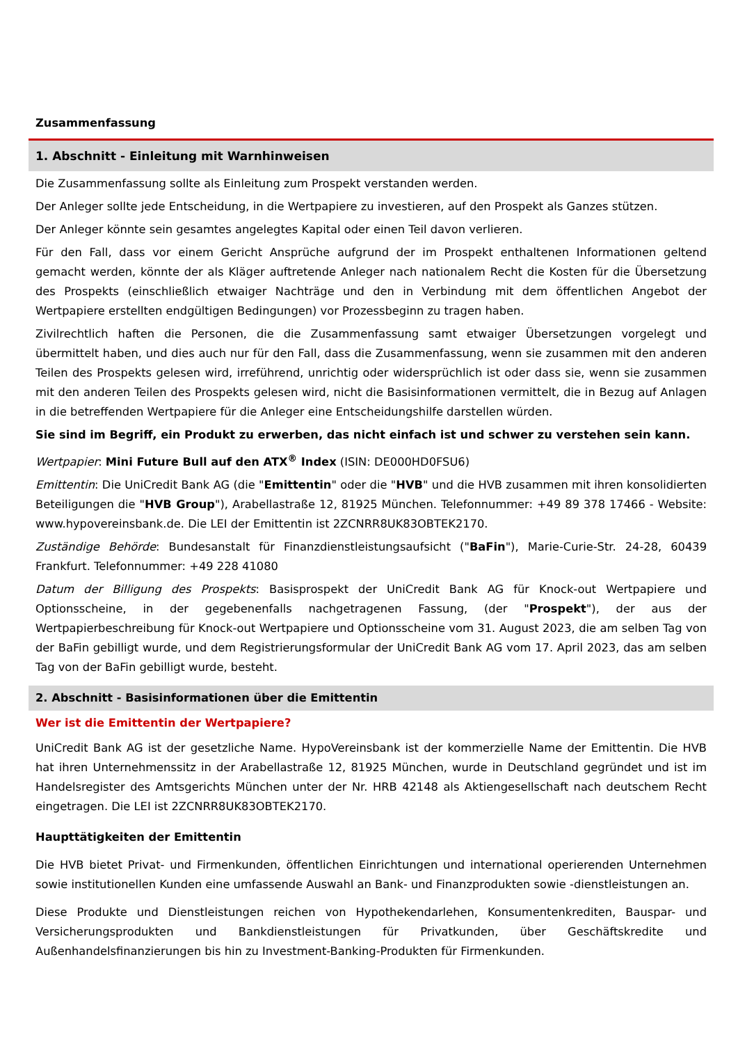Zusammenfassung
1. Abschnitt - Einleitung mit Warnhinweisen
Die Zusammenfassung sollte als Einleitung zum Prospekt verstanden werden.
Der Anleger sollte jede Entscheidung, in die Wertpapiere zu investieren, auf den Prospekt als Ganzes stützen.
Der Anleger könnte sein gesamtes angelegtes Kapital oder einen Teil davon verlieren.
Für den Fall, dass vor einem Gericht Ansprüche aufgrund der im Prospekt enthaltenen Informationen geltend gemacht werden, könnte der als Kläger auftretende Anleger nach nationalem Recht die Kosten für die Übersetzung des Prospekts (einschließlich etwaiger Nachträge und den in Verbindung mit dem öffentlichen Angebot der Wertpapiere erstellten endgültigen Bedingungen) vor Prozessbeginn zu tragen haben.
Zivilrechtlich haften die Personen, die die Zusammenfassung samt etwaiger Übersetzungen vorgelegt und übermittelt haben, und dies auch nur für den Fall, dass die Zusammenfassung, wenn sie zusammen mit den anderen Teilen des Prospekts gelesen wird, irreführend, unrichtig oder widersprüchlich ist oder dass sie, wenn sie zusammen mit den anderen Teilen des Prospekts gelesen wird, nicht die Basisinformationen vermittelt, die in Bezug auf Anlagen in die betreffenden Wertpapiere für die Anleger eine Entscheidungshilfe darstellen würden.
Sie sind im Begriff, ein Produkt zu erwerben, das nicht einfach ist und schwer zu verstehen sein kann.
Wertpapier: Mini Future Bull auf den ATX<sup>®</sup> Index (ISIN: DE000HD0FSU6)
Emittentin: Die UniCredit Bank AG (die "Emittentin" oder die "HVB" und die HVB zusammen mit ihren konsolidierten Beteiligungen die "HVB Group"), Arabellastraße 12, 81925 München. Telefonnummer: +49 89 378 17466 - Website: www.hypovereinsbank.de. Die LEI der Emittentin ist 2ZCNRR8UK83OBTEK2170.
Zuständige Behörde: Bundesanstalt für Finanzdienstleistungsaufsicht ("BaFin"), Marie-Curie-Str. 24-28, 60439 Frankfurt. Telefonnummer: +49 228 41080
Datum der Billigung des Prospekts: Basisprospekt der UniCredit Bank AG für Knock-out Wertpapiere und Optionsscheine, in der gegebenenfalls nachgetragenen Fassung, (der "Prospekt"), der aus der Wertpapierbeschreibung für Knock-out Wertpapiere und Optionsscheine vom 31. August 2023, die am selben Tag von der BaFin gebilligt wurde, und dem Registrierungsformular der UniCredit Bank AG vom 17. April 2023, das am selben Tag von der BaFin gebilligt wurde, besteht.
2. Abschnitt - Basisinformationen über die Emittentin
Wer ist die Emittentin der Wertpapiere?
UniCredit Bank AG ist der gesetzliche Name. HypoVereinsbank ist der kommerzielle Name der Emittentin. Die HVB hat ihren Unternehmenssitz in der Arabellastraße 12, 81925 München, wurde in Deutschland gegründet und ist im Handelsregister des Amtsgerichts München unter der Nr. HRB 42148 als Aktiengesellschaft nach deutschem Recht eingetragen. Die LEI ist 2ZCNRR8UK83OBTEK2170.
Haupttätigkeiten der Emittentin
Die HVB bietet Privat- und Firmenkunden, öffentlichen Einrichtungen und international operierenden Unternehmen sowie institutionellen Kunden eine umfassende Auswahl an Bank- und Finanzprodukten sowie -dienstleistungen an.
Diese Produkte und Dienstleistungen reichen von Hypothekendarlehen, Konsumentenkrediten, Bauspar- und Versicherungsprodukten und Bankdienstleistungen für Privatkunden, über Geschäftskredite und Außenhandelsfinanzierungen bis hin zu Investment-Banking-Produkten für Firmenkunden.